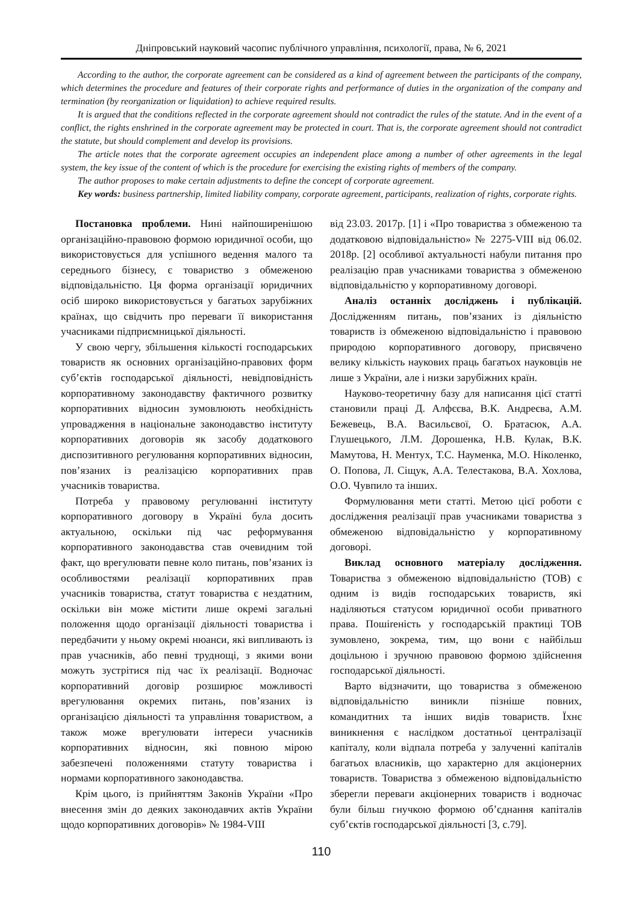Дніпровський науковий часопис публічного управління, психології, права, № 6, 2021
According to the author, the corporate agreement can be considered as a kind of agreement between the participants of the company, which determines the procedure and features of their corporate rights and performance of duties in the organization of the company and termination (by reorganization or liquidation) to achieve required results.
It is argued that the conditions reflected in the corporate agreement should not contradict the rules of the statute. And in the event of a conflict, the rights enshrined in the corporate agreement may be protected in court. That is, the corporate agreement should not contradict the statute, but should complement and develop its provisions.
The article notes that the corporate agreement occupies an independent place among a number of other agreements in the legal system, the key issue of the content of which is the procedure for exercising the existing rights of members of the company.
The author proposes to make certain adjustments to define the concept of corporate agreement.
Key words: business partnership, limited liability company, corporate agreement, participants, realization of rights, corporate rights.
Постановка проблеми. Нині найпоширенішою організаційно-правовою формою юридичної особи, що використовується для успішного ведення малого та середнього бізнесу, є товариство з обмеженою відповідальністю. Ця форма організації юридичних осіб широко використовується у багатьох зарубіжних країнах, що свідчить про переваги її використання учасниками підприємницької діяльності.
У свою чергу, збільшення кількості господарських товариств як основних організаційно-правових форм суб’єктів господарської діяльності, невідповідність корпоративному законодавству фактичного розвитку корпоративних відносин зумовлюють необхідність упровадження в національне законодавство інституту корпоративних договорів як засобу додаткового диспозитивного регулювання корпоративних відносин, пов’язаних із реалізацією корпоративних прав учасників товариства.
Потреба у правовому регулюванні інституту корпоративного договору в Україні була досить актуальною, оскільки під час реформування корпоративного законодавства став очевидним той факт, що врегулювати певне коло питань, пов’язаних із особливостями реалізації корпоративних прав учасників товариства, статут товариства є нездатним, оскільки він може містити лише окремі загальні положення щодо організації діяльності товариства і передбачити у ньому окремі нюанси, які випливають із прав учасників, або певні труднощі, з якими вони можуть зустрітися під час їх реалізації. Водночас корпоративний договір розширює можливості врегулювання окремих питань, пов’язаних із організацією діяльності та управління товариством, а також може врегулювати інтереси учасників корпоративних відносин, які повною мірою забезпечені положеннями статуту товариства і нормами корпоративного законодавства.
Крім цього, із прийняттям Законів України «Про внесення змін до деяких законодавчих актів України щодо корпоративних договорів» № 1984-VIII
від 23.03. 2017р. [1] і «Про товариства з обмеженою та додатковою відповідальністю» № 2275-VIII від 06.02. 2018р. [2] особливої актуальності набули питання про реалізацію прав учасниками товариства з обмеженою відповідальністю у корпоративному договорі.
Аналіз останніх досліджень і публікацій. Дослідженням питань, пов’язаних із діяльністю товариств із обмеженою відповідальністю і правовою природою корпоративного договору, присвячено велику кількість наукових праць багатьох науковців не лише з України, але і низки зарубіжних країн.
Науково-теоретичну базу для написання цієї статті становили праці Д. Алфєєва, В.К. Андреєва, А.М. Бежевець, В.А. Васильєвої, О. Братасюк, А.А. Глушецького, Л.М. Дорошенка, Н.В. Кулак, В.К. Мамутова, Н. Ментух, Т.С. Науменка, М.О. Ніколенко, О. Попова, Л. Сіщук, А.А. Телестакова, В.А. Хохлова, О.О. Чувпило та інших.
Формулювання мети статті. Метою цієї роботи є дослідження реалізації прав учасниками товариства з обмеженою відповідальністю у корпоративному договорі.
Виклад основного матеріалу дослідження. Товариства з обмеженою відповідальністю (ТОВ) є одним із видів господарських товариств, які наділяються статусом юридичної особи приватного права. Пошireність у господарській практиці ТОВ зумовлено, зокрема, тим, що вони є найбільш доцільною і зручною правовою формою здійснення господарської діяльності.
Варто відзначити, що товариства з обмеженою відповідальністю виникли пізніше повних, командитних та інших видів товариств. Їхнє виникнення є наслідком достатньої централізації капіталу, коли відпала потреба у залученні капіталів багатьох власників, що характерно для акціонерних товариств. Товариства з обмеженою відповідальністю зберегли переваги акціонерних товариств і водночас були більш гнучкою формою об’єднання капіталів суб’єктів господарської діяльності [3, с.79].
110